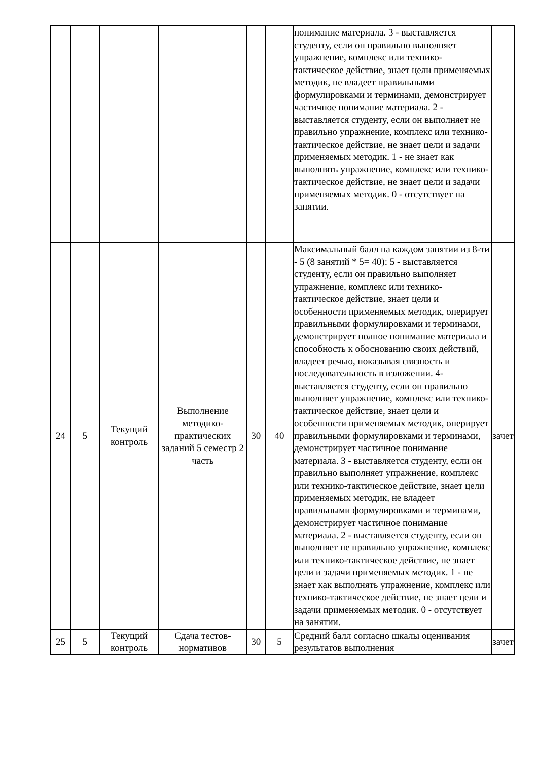| | | | | | | понимание материала. 3 - выставляется студенту, если он правильно выполняет упражнение, комплекс или технико-тактическое действие, знает цели применяемых методик, не владеет правильными формулировками и терминами, демонстрирует частичное понимание материала. 2 - выставляется студенту, если он выполняет не правильно упражнение, комплекс или технико-тактическое действие, не знает цели и задачи применяемых методик. 1 - не знает как выполнять упражнение, комплекс или технико-тактическое действие, не знает цели и задачи применяемых методик. 0 - отсутствует на занятии. | |
| 24 | 5 | Текущий контроль | Выполнение методико-практических заданий 5 семестр 2 часть | 30 | 40 | Максимальный балл на каждом занятии из 8-ти - 5 (8 занятий * 5= 40): 5 - выставляется студенту, если он правильно выполняет упражнение, комплекс или технико-тактическое действие, знает цели и особенности применяемых методик, оперирует правильными формулировками и терминами, демонстрирует полное понимание материала и способность к обоснованию своих действий, владеет речью, показывая связность и последовательность в изложении. 4- выставляется студенту, если он правильно выполняет упражнение, комплекс или технико-тактическое действие, знает цели и особенности применяемых методик, оперирует правильными формулировками и терминами, демонстрирует частичное понимание материала. 3 - выставляется студенту, если он правильно выполняет упражнение, комплекс или технико-тактическое действие, знает цели применяемых методик, не владеет правильными формулировками и терминами, демонстрирует частичное понимание материала. 2 - выставляется студенту, если он выполняет не правильно упражнение, комплекс или технико-тактическое действие, не знает цели и задачи применяемых методик. 1 - не знает как выполнять упражнение, комплекс или технико-тактическое действие, не знает цели и задачи применяемых методик. 0 - отсутствует на занятии. | зачет |
| 25 | 5 | Текущий контроль | Сдача тестов-нормативов | 30 | 5 | Средний балл согласно шкалы оценивания результатов выполнения | зачет |